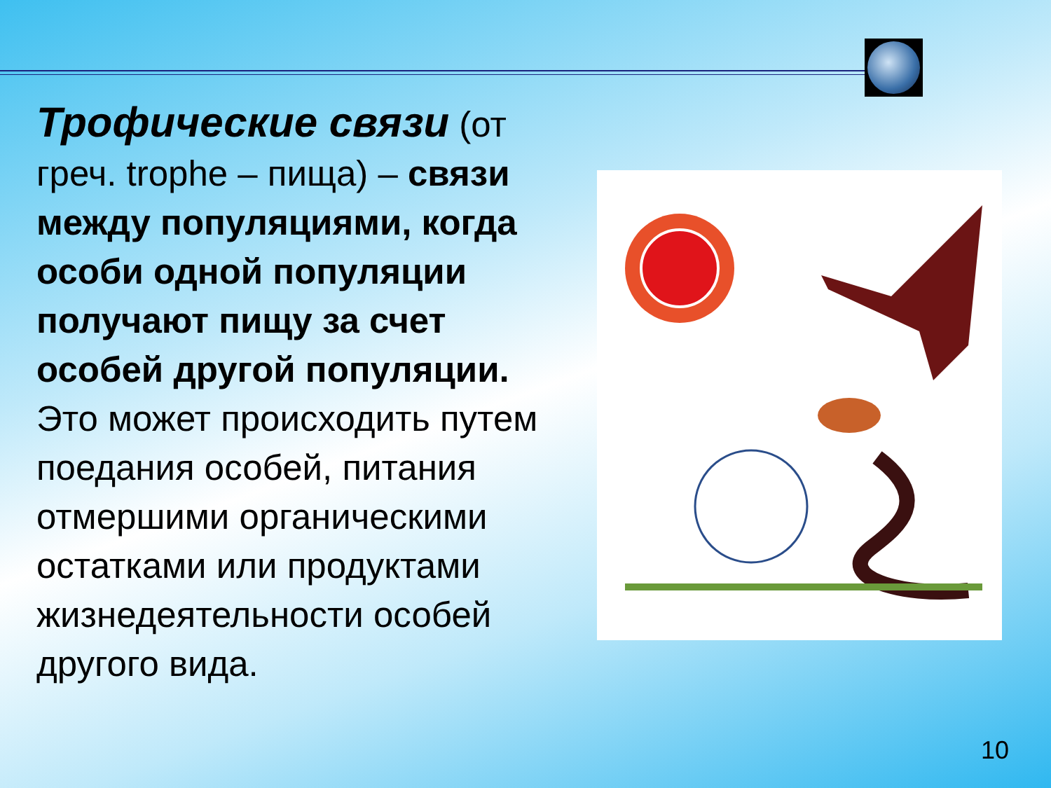Трофические связи (от греч. trophe – пища) – связи между популяциями, когда особи одной популяции получают пищу за счет особей другой популяции. Это может происходить путем поедания особей, питания отмершими органическими остатками или продуктами жизнедеятельности особей другого вида.
10